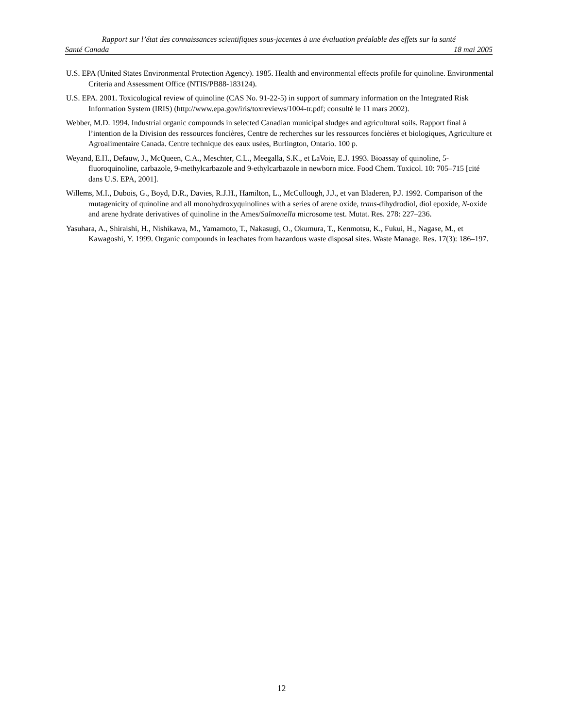Rapport sur l’état des connaissances scientifiques sous-jacentes à une évaluation préalable des effets sur la santé
Santé Canada 18 mai 2005
U.S. EPA (United States Environmental Protection Agency). 1985. Health and environmental effects profile for quinoline. Environmental Criteria and Assessment Office (NTIS/PB88-183124).
U.S. EPA. 2001. Toxicological review of quinoline (CAS No. 91-22-5) in support of summary information on the Integrated Risk Information System (IRIS) (http://www.epa.gov/iris/toxreviews/1004-tr.pdf; consulté le 11 mars 2002).
Webber, M.D. 1994. Industrial organic compounds in selected Canadian municipal sludges and agricultural soils. Rapport final à l’intention de la Division des ressources foncières, Centre de recherches sur les ressources foncières et biologiques, Agriculture et Agroalimentaire Canada. Centre technique des eaux usées, Burlington, Ontario. 100 p.
Weyand, E.H., Defauw, J., McQueen, C.A., Meschter, C.L., Meegalla, S.K., et LaVoie, E.J. 1993. Bioassay of quinoline, 5-fluoroquinoline, carbazole, 9-methylcarbazole and 9-ethylcarbazole in newborn mice. Food Chem. Toxicol. 10: 705–715 [cité dans U.S. EPA, 2001].
Willems, M.I., Dubois, G., Boyd, D.R., Davies, R.J.H., Hamilton, L., McCullough, J.J., et van Bladeren, P.J. 1992. Comparison of the mutagenicity of quinoline and all monohydroxyquinolines with a series of arene oxide, trans-dihydrodiol, diol epoxide, N-oxide and arene hydrate derivatives of quinoline in the Ames/Salmonella microsome test. Mutat. Res. 278: 227–236.
Yasuhara, A., Shiraishi, H., Nishikawa, M., Yamamoto, T., Nakasugi, O., Okumura, T., Kenmotsu, K., Fukui, H., Nagase, M., et Kawagoshi, Y. 1999. Organic compounds in leachates from hazardous waste disposal sites. Waste Manage. Res. 17(3): 186–197.
12